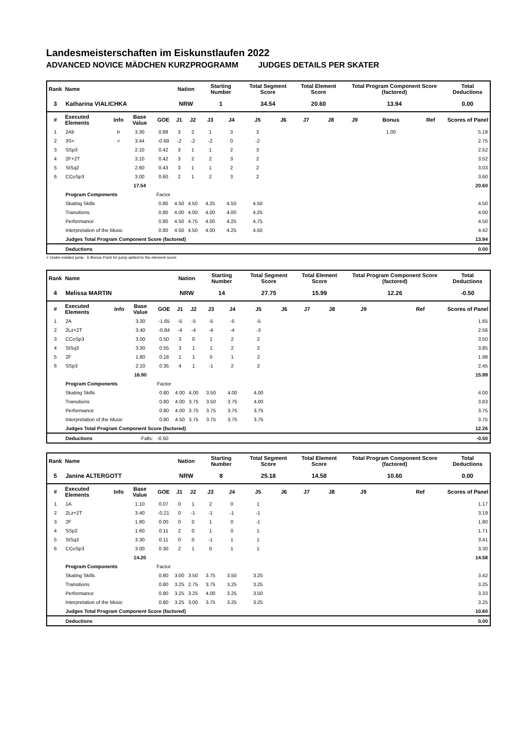Landesmeisterschaften im Eiskunstlaufen 2022
ADVANCED NOVICE MÄDCHEN KURZPROGRAMM JUDGES DETAILS PER SKATER
| Rank | Name | | | | Nation | | Starting Number | | Total Segment Score | | Total Element Score | | Total Program Component Score (factored) | | | | Total Deductions |
| --- | --- | --- | --- | --- | --- | --- | --- | --- | --- | --- | --- | --- | --- | --- | --- | --- | --- |
| 3 | Katharina VIALICHKA | | | | NRW | | 1 | | 34.54 | | 20.60 | | 13.94 | | | | 0.00 |
| # | Executed Elements | Info | Base Value | GOE | J1 | J2 | J3 | J4 | J5 | J6 | J7 | J8 | J9 | Bonus | Ref | Scores of Panel | |
| 1 | 2Ab | b | 3.30 | 0.88 | 3 | 2 | 1 | 3 | 3 | | | | | 1.00 | | 5.18 | |
| 2 | 3S< | < | 3.44 | -0.69 | -2 | -2 | -2 | 0 | -2 | | | | | | | 2.75 | |
| 3 | SSp3 | | 2.10 | 0.42 | 3 | 1 | 1 | 2 | 3 | | | | | | | 2.52 | |
| 4 | 2F+2T | | 3.10 | 0.42 | 3 | 2 | 2 | 3 | 2 | | | | | | | 3.52 | |
| 5 | StSq2 | | 2.60 | 0.43 | 3 | 1 | 1 | 2 | 2 | | | | | | | 3.03 | |
| 6 | CCoSp3 | | 3.00 | 0.60 | 2 | 1 | 2 | 3 | 2 | | | | | | | 3.60 | |
| | | | 17.54 | | | | | | | | | | | | | 20.60 | |
| | Program Components | | | Factor | | | | | | | | | | | | | |
| | Skating Skills | | | 0.80 | 4.50 | 4.50 | 4.25 | 4.50 | 4.50 | | | | | | | 4.50 | |
| | Transitions | | | 0.80 | 4.00 | 4.00 | 4.00 | 4.00 | 4.25 | | | | | | | 4.00 | |
| | Performance | | | 0.80 | 4.50 | 4.75 | 4.00 | 4.25 | 4.75 | | | | | | | 4.50 | |
| | Interpretation of the Music | | | 0.80 | 4.50 | 4.50 | 4.00 | 4.25 | 4.50 | | | | | | | 4.42 | |
| | Judges Total Program Component Score (factored) | | | | | | | | | | | | | | | 13.94 | |
| | Deductions | | | | | | | | | | | | | | | 0.00 | |
< Under-rotated jump b Bonus Point for jump added to the element score
| Rank | Name | | | | Nation | | Starting Number | | Total Segment Score | | Total Element Score | | Total Program Component Score (factored) | | | | Total Deductions |
| --- | --- | --- | --- | --- | --- | --- | --- | --- | --- | --- | --- | --- | --- | --- | --- | --- | --- |
| 4 | Melissa MARTIN | | | | NRW | | 14 | | 27.75 | | 15.99 | | 12.26 | | | | -0.50 |
| # | Executed Elements | Info | Base Value | GOE | J1 | J2 | J3 | J4 | J5 | J6 | J7 | J8 | J9 | | Ref | Scores of Panel | |
| 1 | 2A | | 3.30 | -1.65 | -5 | -5 | -5 | -5 | -5 | | | | | | | 1.65 | |
| 2 | 2Lz+2T | | 3.40 | -0.84 | -4 | -4 | -4 | -4 | -3 | | | | | | | 2.56 | |
| 3 | CCoSp3 | | 3.00 | 0.50 | 3 | 0 | 1 | 2 | 2 | | | | | | | 3.50 | |
| 4 | StSq3 | | 3.30 | 0.55 | 3 | 1 | 1 | 2 | 2 | | | | | | | 3.85 | |
| 5 | 2F | | 1.80 | 0.18 | 1 | 1 | 0 | 1 | 2 | | | | | | | 1.98 | |
| 6 | SSp3 | | 2.10 | 0.35 | 4 | 1 | -1 | 2 | 2 | | | | | | | 2.45 | |
| | | | 16.90 | | | | | | | | | | | | | 15.99 | |
| | Program Components | | | Factor | | | | | | | | | | | | | |
| | Skating Skills | | | 0.80 | 4.00 | 4.00 | 3.50 | 4.00 | 4.00 | | | | | | | 4.00 | |
| | Transitions | | | 0.80 | 4.00 | 3.75 | 3.50 | 3.75 | 4.00 | | | | | | | 3.83 | |
| | Performance | | | 0.80 | 4.00 | 3.75 | 3.75 | 3.75 | 3.75 | | | | | | | 3.75 | |
| | Interpretation of the Music | | | 0.80 | 4.50 | 3.75 | 3.75 | 3.75 | 3.75 | | | | | | | 3.75 | |
| | Judges Total Program Component Score (factored) | | | | | | | | | | | | | | | 12.26 | |
| | Deductions | Falls: | | -0.50 | | | | | | | | | | | | -0.50 | |
| Rank | Name | | | | Nation | | Starting Number | | Total Segment Score | | Total Element Score | | Total Program Component Score (factored) | | | | Total Deductions |
| --- | --- | --- | --- | --- | --- | --- | --- | --- | --- | --- | --- | --- | --- | --- | --- | --- | --- |
| 5 | Janine ALTERGOTT | | | | NRW | | 8 | | 25.18 | | 14.58 | | 10.60 | | | | 0.00 |
| # | Executed Elements | Info | Base Value | GOE | J1 | J2 | J3 | J4 | J5 | J6 | J7 | J8 | J9 | | Ref | Scores of Panel | |
| 1 | 1A | | 1.10 | 0.07 | 0 | 1 | 2 | 0 | 1 | | | | | | | 1.17 | |
| 2 | 2Lz+2T | | 3.40 | -0.21 | 0 | -1 | -1 | -1 | -1 | | | | | | | 3.19 | |
| 3 | 2F | | 1.80 | 0.00 | 0 | 0 | 1 | 0 | -1 | | | | | | | 1.80 | |
| 4 | SSp2 | | 1.60 | 0.11 | 2 | 0 | 1 | 0 | 1 | | | | | | | 1.71 | |
| 5 | StSq3 | | 3.30 | 0.11 | 0 | 0 | -1 | 1 | 1 | | | | | | | 3.41 | |
| 6 | CCoSp3 | | 3.00 | 0.30 | 2 | 1 | 0 | 1 | 1 | | | | | | | 3.30 | |
| | | | 14.20 | | | | | | | | | | | | | 14.58 | |
| | Program Components | | | Factor | | | | | | | | | | | | | |
| | Skating Skills | | | 0.80 | 3.00 | 3.50 | 3.75 | 3.50 | 3.25 | | | | | | | 3.42 | |
| | Transitions | | | 0.80 | 3.25 | 2.75 | 3.75 | 3.25 | 3.25 | | | | | | | 3.25 | |
| | Performance | | | 0.80 | 3.25 | 3.25 | 4.00 | 3.25 | 3.50 | | | | | | | 3.33 | |
| | Interpretation of the Music | | | 0.80 | 3.25 | 3.00 | 3.75 | 3.25 | 3.25 | | | | | | | 3.25 | |
| | Judges Total Program Component Score (factored) | | | | | | | | | | | | | | | 10.60 | |
| | Deductions | | | | | | | | | | | | | | | 0.00 | |